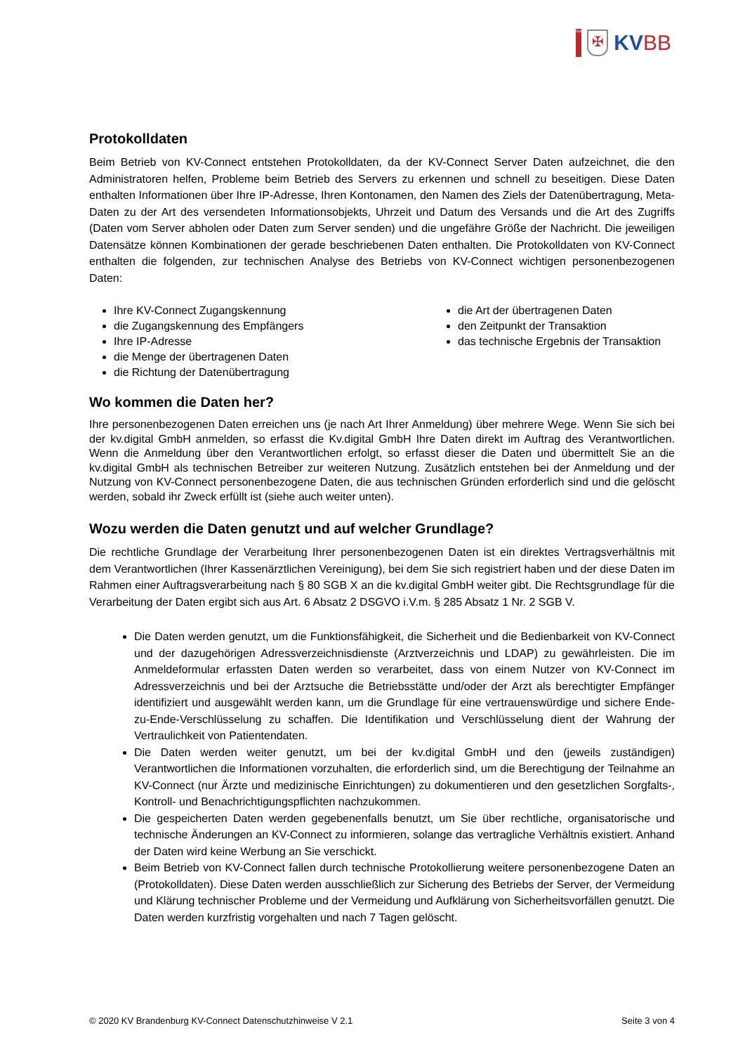DatenNerv
✠
KVBB
Protokolldaten
Beim Betrieb von KV-Connect entstehen Protokolldaten, da der KV-Connect Server Daten aufzeichnet, die den Administratoren helfen, Probleme beim Betrieb des Servers zu erkennen und schnell zu beseitigen. Diese Daten enthalten Informationen über Ihre IP-Adresse, Ihren Kontonamen, den Namen des Ziels der Datenübertragung, Meta-Daten zu der Art des versendeten Informationsobjekts, Uhrzeit und Datum des Versands und die Art des Zugriffs (Daten vom Server abholen oder Daten zum Server senden) und die ungefähre Größe der Nachricht. Die jeweiligen Datensätze können Kombinationen der gerade beschriebenen Daten enthalten. Die Protokolldaten von KV-Connect enthalten die folgenden, zur technischen Analyse des Betriebs von KV-Connect wichtigen personenbezogenen Daten:
Ihre KV-Connect Zugangskennung
die Zugangskennung des Empfängers
Ihre IP-Adresse
die Menge der übertragenen Daten
die Richtung der Datenübertragung
die Art der übertragenen Daten
den Zeitpunkt der Transaktion
das technische Ergebnis der Transaktion
Wo kommen die Daten her?
Ihre personenbezogenen Daten erreichen uns (je nach Art Ihrer Anmeldung) über mehrere Wege. Wenn Sie sich bei der kv.digital GmbH anmelden, so erfasst die Kv.digital GmbH Ihre Daten direkt im Auftrag des Verantwortlichen. Wenn die Anmeldung über den Verantwortlichen erfolgt, so erfasst dieser die Daten und übermittelt Sie an die kv.digital GmbH als technischen Betreiber zur weiteren Nutzung. Zusätzlich entstehen bei der Anmeldung und der Nutzung von KV-Connect personenbezogene Daten, die aus technischen Gründen erforderlich sind und die gelöscht werden, sobald ihr Zweck erfüllt ist (siehe auch weiter unten).
Wozu werden die Daten genutzt und auf welcher Grundlage?
Die rechtliche Grundlage der Verarbeitung Ihrer personenbezogenen Daten ist ein direktes Vertragsverhältnis mit dem Verantwortlichen (Ihrer Kassenärztlichen Vereinigung), bei dem Sie sich registriert haben und der diese Daten im Rahmen einer Auftragsverarbeitung nach § 80 SGB X an die kv.digital GmbH weiter gibt. Die Rechtsgrundlage für die Verarbeitung der Daten ergibt sich aus Art. 6 Absatz 2 DSGVO i.V.m. § 285 Absatz 1 Nr. 2 SGB V.
Die Daten werden genutzt, um die Funktionsfähigkeit, die Sicherheit und die Bedienbarkeit von KV-Connect und der dazugehörigen Adressverzeichnisdienste (Arztverzeichnis und LDAP) zu gewährleisten. Die im Anmeldeformular erfassten Daten werden so verarbeitet, dass von einem Nutzer von KV-Connect im Adressverzeichnis und bei der Arztsuche die Betriebsstätte und/oder der Arzt als berechtigter Empfänger identifiziert und ausgewählt werden kann, um die Grundlage für eine vertrauenswürdige und sichere Ende-zu-Ende-Verschlüsselung zu schaffen. Die Identifikation und Verschlüsselung dient der Wahrung der Vertraulichkeit von Patientendaten.
Die Daten werden weiter genutzt, um bei der kv.digital GmbH und den (jeweils zuständigen) Verantwortlichen die Informationen vorzuhalten, die erforderlich sind, um die Berechtigung der Teilnahme an KV-Connect (nur Ärzte und medizinische Einrichtungen) zu dokumentieren und den gesetzlichen Sorgfalts-, Kontroll- und Benachrichtigungspflichten nachzukommen.
Die gespeicherten Daten werden gegebenenfalls benutzt, um Sie über rechtliche, organisatorische und technische Änderungen an KV-Connect zu informieren, solange das vertragliche Verhältnis existiert. Anhand der Daten wird keine Werbung an Sie verschickt.
Beim Betrieb von KV-Connect fallen durch technische Protokollierung weitere personenbezogene Daten an (Protokolldaten). Diese Daten werden ausschließlich zur Sicherung des Betriebs der Server, der Vermeidung und Klärung technischer Probleme und der Vermeidung und Aufklärung von Sicherheitsvorfällen genutzt. Die Daten werden kurzfristig vorgehalten und nach 7 Tagen gelöscht.
© 2020 KV Brandenburg KV-Connect Datenschutzhinweise V 2.1 Seite 3 von 4